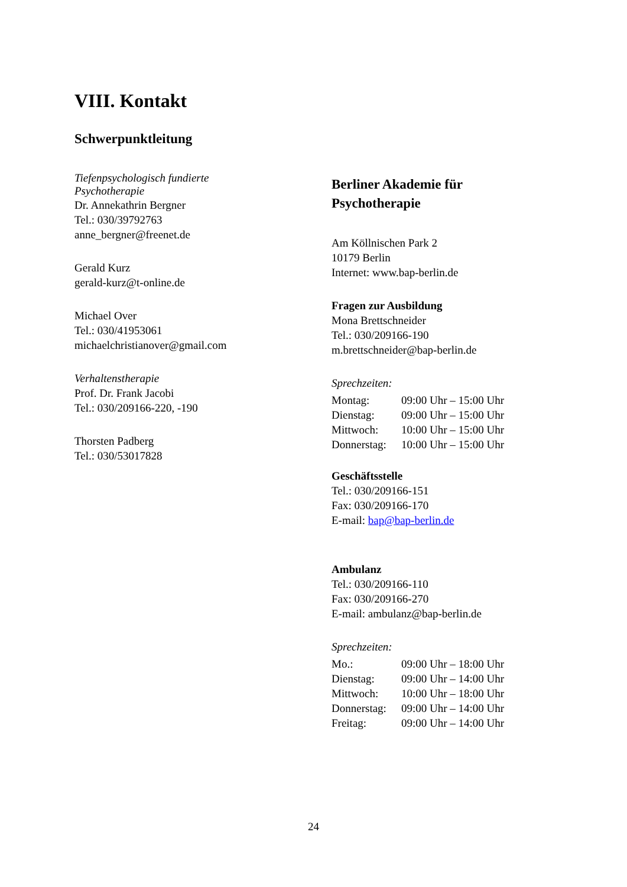VIII. Kontakt
Schwerpunktleitung
Tiefenpsychologisch fundierte
Psychotherapie
Dr. Annekathrin Bergner
Tel.: 030/39792763
anne_bergner@freenet.de
Gerald Kurz
gerald-kurz@t-online.de
Michael Over
Tel.: 030/41953061
michaelchristianover@gmail.com
Verhaltenstherapie
Prof. Dr. Frank Jacobi
Tel.: 030/209166-220, -190
Thorsten Padberg
Tel.: 030/53017828
Berliner Akademie für
Psychotherapie
Am Köllnischen Park 2
10179 Berlin
Internet: www.bap-berlin.de
Fragen zur Ausbildung
Mona Brettschneider
Tel.: 030/209166-190
m.brettschneider@bap-berlin.de
Sprechzeiten:
| Montag: | 09:00 Uhr – 15:00 Uhr |
| Dienstag: | 09:00 Uhr – 15:00 Uhr |
| Mittwoch: | 10:00 Uhr – 15:00 Uhr |
| Donnerstag: | 10:00 Uhr – 15:00 Uhr |
Geschäftsstelle
Tel.: 030/209166-151
Fax: 030/209166-170
E-mail: bap@bap-berlin.de
Ambulanz
Tel.: 030/209166-110
Fax: 030/209166-270
E-mail: ambulanz@bap-berlin.de
Sprechzeiten:
| Mo.: | 09:00 Uhr – 18:00 Uhr |
| Dienstag: | 09:00 Uhr – 14:00 Uhr |
| Mittwoch: | 10:00 Uhr – 18:00 Uhr |
| Donnerstag: | 09:00 Uhr – 14:00 Uhr |
| Freitag: | 09:00 Uhr – 14:00 Uhr |
24